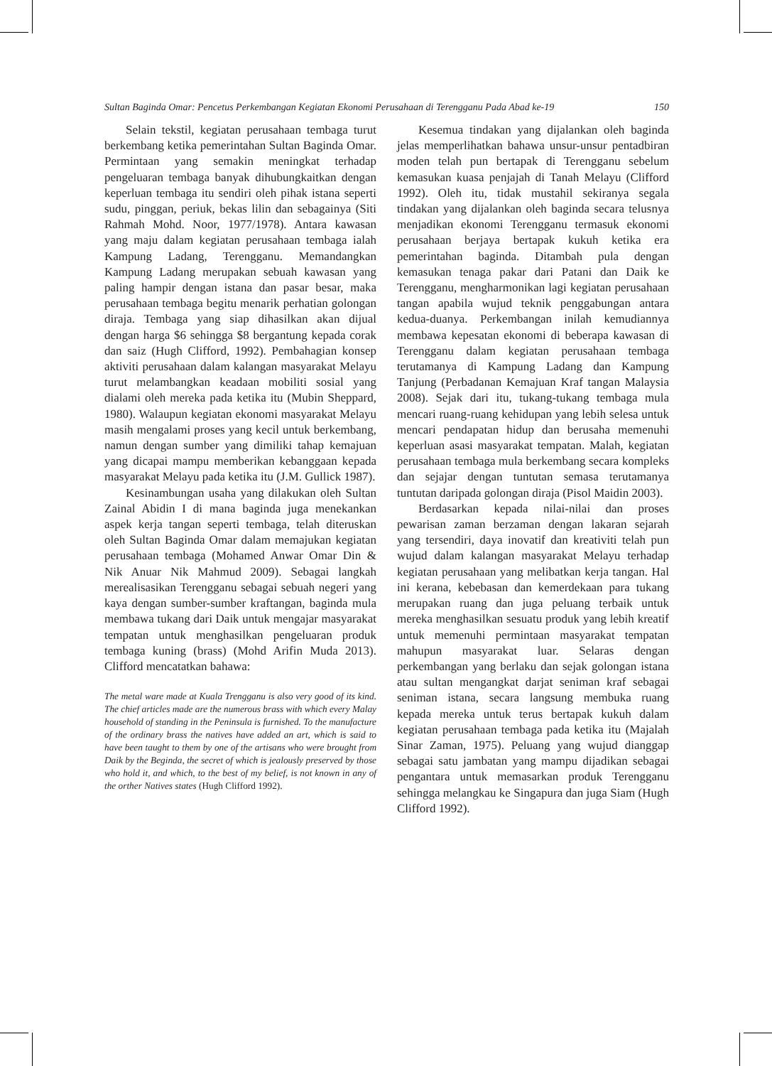Sultan Baginda Omar: Pencetus Perkembangan Kegiatan Ekonomi Perusahaan di Terengganu Pada Abad ke-19 150
Selain tekstil, kegiatan perusahaan tembaga turut berkembang ketika pemerintahan Sultan Baginda Omar. Permintaan yang semakin meningkat terhadap pengeluaran tembaga banyak dihubungkaitkan dengan keperluan tembaga itu sendiri oleh pihak istana seperti sudu, pinggan, periuk, bekas lilin dan sebagainya (Siti Rahmah Mohd. Noor, 1977/1978). Antara kawasan yang maju dalam kegiatan perusahaan tembaga ialah Kampung Ladang, Terengganu. Memandangkan Kampung Ladang merupakan sebuah kawasan yang paling hampir dengan istana dan pasar besar, maka perusahaan tembaga begitu menarik perhatian golongan diraja. Tembaga yang siap dihasilkan akan dijual dengan harga $6 sehingga $8 bergantung kepada corak dan saiz (Hugh Clifford, 1992). Pembahagian konsep aktiviti perusahaan dalam kalangan masyarakat Melayu turut melambangkan keadaan mobiliti sosial yang dialami oleh mereka pada ketika itu (Mubin Sheppard, 1980). Walaupun kegiatan ekonomi masyarakat Melayu masih mengalami proses yang kecil untuk berkembang, namun dengan sumber yang dimiliki tahap kemajuan yang dicapai mampu memberikan kebanggaan kepada masyarakat Melayu pada ketika itu (J.M. Gullick 1987).
Kesinambungan usaha yang dilakukan oleh Sultan Zainal Abidin I di mana baginda juga menekankan aspek kerja tangan seperti tembaga, telah diteruskan oleh Sultan Baginda Omar dalam memajukan kegiatan perusahaan tembaga (Mohamed Anwar Omar Din & Nik Anuar Nik Mahmud 2009). Sebagai langkah merealisasikan Terengganu sebagai sebuah negeri yang kaya dengan sumber-sumber kraftangan, baginda mula membawa tukang dari Daik untuk mengajar masyarakat tempatan untuk menghasilkan pengeluaran produk tembaga kuning (brass) (Mohd Arifin Muda 2013). Clifford mencatatkan bahawa:
The metal ware made at Kuala Trengganu is also very good of its kind. The chief articles made are the numerous brass with which every Malay household of standing in the Peninsula is furnished. To the manufacture of the ordinary brass the natives have added an art, which is said to have been taught to them by one of the artisans who were brought from Daik by the Beginda, the secret of which is jealously preserved by those who hold it, and which, to the best of my belief, is not known in any of the orther Natives states (Hugh Clifford 1992).
Kesemua tindakan yang dijalankan oleh baginda jelas memperlihatkan bahawa unsur-unsur pentadbiran moden telah pun bertapak di Terengganu sebelum kemasukan kuasa penjajah di Tanah Melayu (Clifford 1992). Oleh itu, tidak mustahil sekiranya segala tindakan yang dijalankan oleh baginda secara telusnya menjadikan ekonomi Terengganu termasuk ekonomi perusahaan berjaya bertapak kukuh ketika era pemerintahan baginda. Ditambah pula dengan kemasukan tenaga pakar dari Patani dan Daik ke Terengganu, mengharmonikan lagi kegiatan perusahaan tangan apabila wujud teknik penggabungan antara kedua-duanya. Perkembangan inilah kemudiannya membawa kepesatan ekonomi di beberapa kawasan di Terengganu dalam kegiatan perusahaan tembaga terutamanya di Kampung Ladang dan Kampung Tanjung (Perbadanan Kemajuan Kraf tangan Malaysia 2008). Sejak dari itu, tukang-tukang tembaga mula mencari ruang-ruang kehidupan yang lebih selesa untuk mencari pendapatan hidup dan berusaha memenuhi keperluan asasi masyarakat tempatan. Malah, kegiatan perusahaan tembaga mula berkembang secara kompleks dan sejajar dengan tuntutan semasa terutamanya tuntutan daripada golongan diraja (Pisol Maidin 2003).
Berdasarkan kepada nilai-nilai dan proses pewarisan zaman berzaman dengan lakaran sejarah yang tersendiri, daya inovatif dan kreativiti telah pun wujud dalam kalangan masyarakat Melayu terhadap kegiatan perusahaan yang melibatkan kerja tangan. Hal ini kerana, kebebasan dan kemerdekaan para tukang merupakan ruang dan juga peluang terbaik untuk mereka menghasilkan sesuatu produk yang lebih kreatif untuk memenuhi permintaan masyarakat tempatan mahupun masyarakat luar. Selaras dengan perkembangan yang berlaku dan sejak golongan istana atau sultan mengangkat darjat seniman kraf sebagai seniman istana, secara langsung membuka ruang kepada mereka untuk terus bertapak kukuh dalam kegiatan perusahaan tembaga pada ketika itu (Majalah Sinar Zaman, 1975). Peluang yang wujud dianggap sebagai satu jambatan yang mampu dijadikan sebagai pengantara untuk memasarkan produk Terengganu sehingga melangkau ke Singapura dan juga Siam (Hugh Clifford 1992).